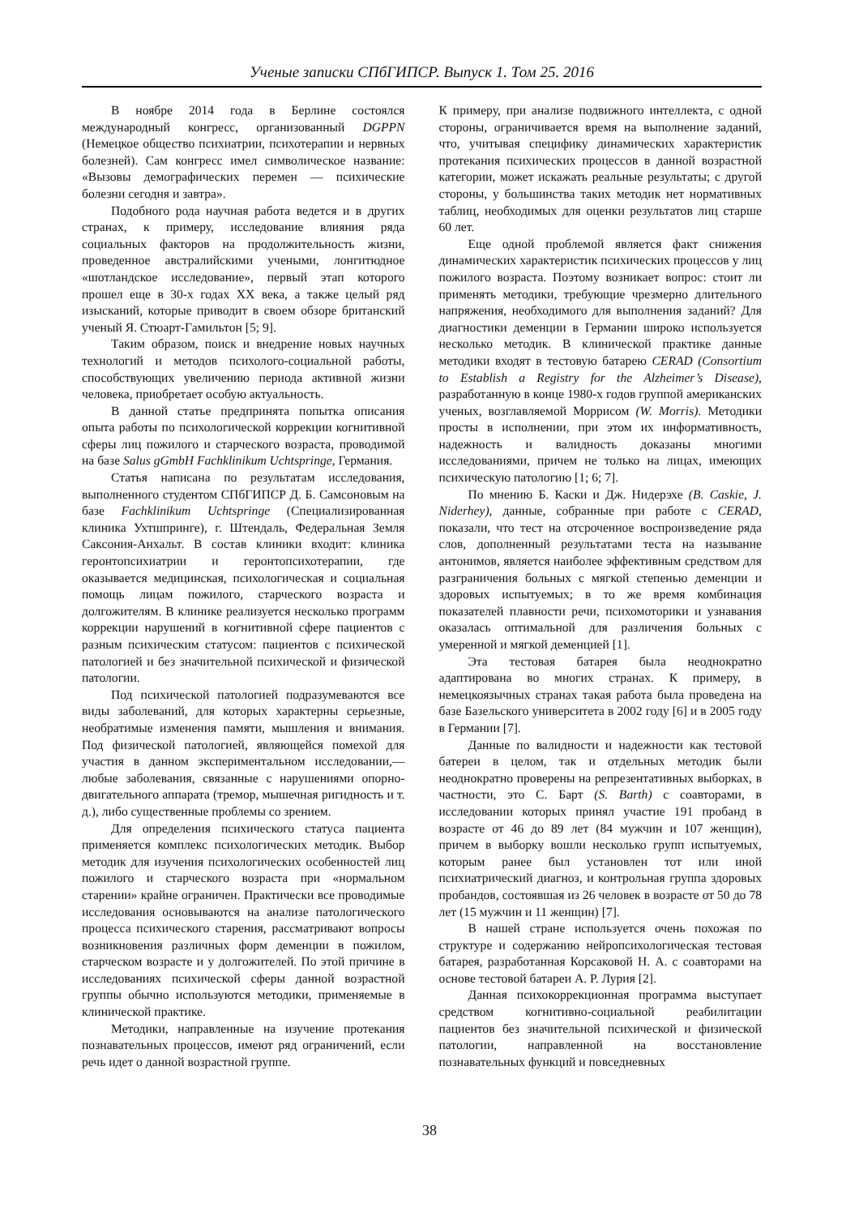Ученые записки СПбГИПСР. Выпуск 1. Том 25. 2016
В ноябре 2014 года в Берлине состоялся международный конгресс, организованный DGPPN (Немецкое общество психиатрии, психотерапии и нервных болезней). Сам конгресс имел символическое название: «Вызовы демографических перемен — психические болезни сегодня и завтра».
Подобного рода научная работа ведется и в других странах, к примеру, исследование влияния ряда социальных факторов на продолжительность жизни, проведенное австралийскими учеными, лонгитюдное «шотландское исследование», первый этап которого прошел еще в 30-х годах XX века, а также целый ряд изысканий, которые приводит в своем обзоре британский ученый Я. Стюарт-Гамильтон [5; 9].
Таким образом, поиск и внедрение новых научных технологий и методов психолого-социальной работы, способствующих увеличению периода активной жизни человека, приобретает особую актуальность.
В данной статье предпринята попытка описания опыта работы по психологической коррекции когнитивной сферы лиц пожилого и старческого возраста, проводимой на базе Salus gGmbH Fachklinikum Uchtspringe, Германия.
Статья написана по результатам исследования, выполненного студентом СПбГИПСР Д. Б. Самсоновым на базе Fachklinikum Uchtspringe (Специализированная клиника Ухтшпринге), г. Штендаль, Федеральная Земля Саксония-Анхальт. В состав клиники входит: клиника геронтопсихиатрии и геронтопсихотерапии, где оказывается медицинская, психологическая и социальная помощь лицам пожилого, старческого возраста и долгожителям. В клинике реализуется несколько программ коррекции нарушений в когнитивной сфере пациентов с разным психическим статусом: пациентов с психической патологией и без значительной психической и физической патологии.
Под психической патологией подразумеваются все виды заболеваний, для которых характерны серьезные, необратимые изменения памяти, мышления и внимания. Под физической патологией, являющейся помехой для участия в данном экспериментальном исследовании,— любые заболевания, связанные с нарушениями опорно-двигательного аппарата (тремор, мышечная ригидность и т. д.), либо существенные проблемы со зрением.
Для определения психического статуса пациента применяется комплекс психологических методик. Выбор методик для изучения психологических особенностей лиц пожилого и старческого возраста при «нормальном старении» крайне ограничен. Практически все проводимые исследования основываются на анализе патологического процесса психического старения, рассматривают вопросы возникновения различных форм деменции в пожилом, старческом возрасте и у долгожителей. По этой причине в исследованиях психической сферы данной возрастной группы обычно используются методики, применяемые в клинической практике.
Методики, направленные на изучение протекания познавательных процессов, имеют ряд ограничений, если речь идет о данной возрастной группе.
К примеру, при анализе подвижного интеллекта, с одной стороны, ограничивается время на выполнение заданий, что, учитывая специфику динамических характеристик протекания психических процессов в данной возрастной категории, может искажать реальные результаты; с другой стороны, у большинства таких методик нет нормативных таблиц, необходимых для оценки результатов лиц старше 60 лет.
Еще одной проблемой является факт снижения динамических характеристик психических процессов у лиц пожилого возраста. Поэтому возникает вопрос: стоит ли применять методики, требующие чрезмерно длительного напряжения, необходимого для выполнения заданий? Для диагностики деменции в Германии широко используется несколько методик. В клинической практике данные методики входят в тестовую батарею CERAD (Consortium to Establish a Registry for the Alzheimer’s Disease), разработанную в конце 1980-х годов группой американских ученых, возглавляемой Моррисом (W. Morris). Методики просты в исполнении, при этом их информативность, надежность и валидность доказаны многими исследованиями, причем не только на лицах, имеющих психическую патологию [1; 6; 7].
По мнению Б. Каски и Дж. Нидерэхе (B. Caskie, J. Niderhey), данные, собранные при работе с CERAD, показали, что тест на отсроченное воспроизведение ряда слов, дополненный результатами теста на называние антонимов, является наиболее эффективным средством для разграничения больных с мягкой степенью деменции и здоровых испытуемых; в то же время комбинация показателей плавности речи, психомоторики и узнавания оказалась оптимальной для различения больных с умеренной и мягкой деменцией [1].
Эта тестовая батарея была неоднократно адаптирована во многих странах. К примеру, в немецкоязычных странах такая работа была проведена на базе Базельского университета в 2002 году [6] и в 2005 году в Германии [7].
Данные по валидности и надежности как тестовой батереи в целом, так и отдельных методик были неоднократно проверены на репрезентативных выборках, в частности, это С. Барт (S. Barth) с соавторами, в исследовании которых принял участие 191 пробанд в возрасте от 46 до 89 лет (84 мужчин и 107 женщин), причем в выборку вошли несколько групп испытуемых, которым ранее был установлен тот или иной психиатрический диагноз, и контрольная группа здоровых пробандов, состоявшая из 26 человек в возрасте от 50 до 78 лет (15 мужчин и 11 женщин) [7].
В нашей стране используется очень похожая по структуре и содержанию нейропсихологическая тестовая батарея, разработанная Корсаковой Н. А. с соавторами на основе тестовой батареи А. Р. Лурия [2].
Данная психокоррекционная программа выступает средством когнитивно-социальной реабилитации пациентов без значительной психической и физической патологии, направленной на восстановление познавательных функций и повседневных
38